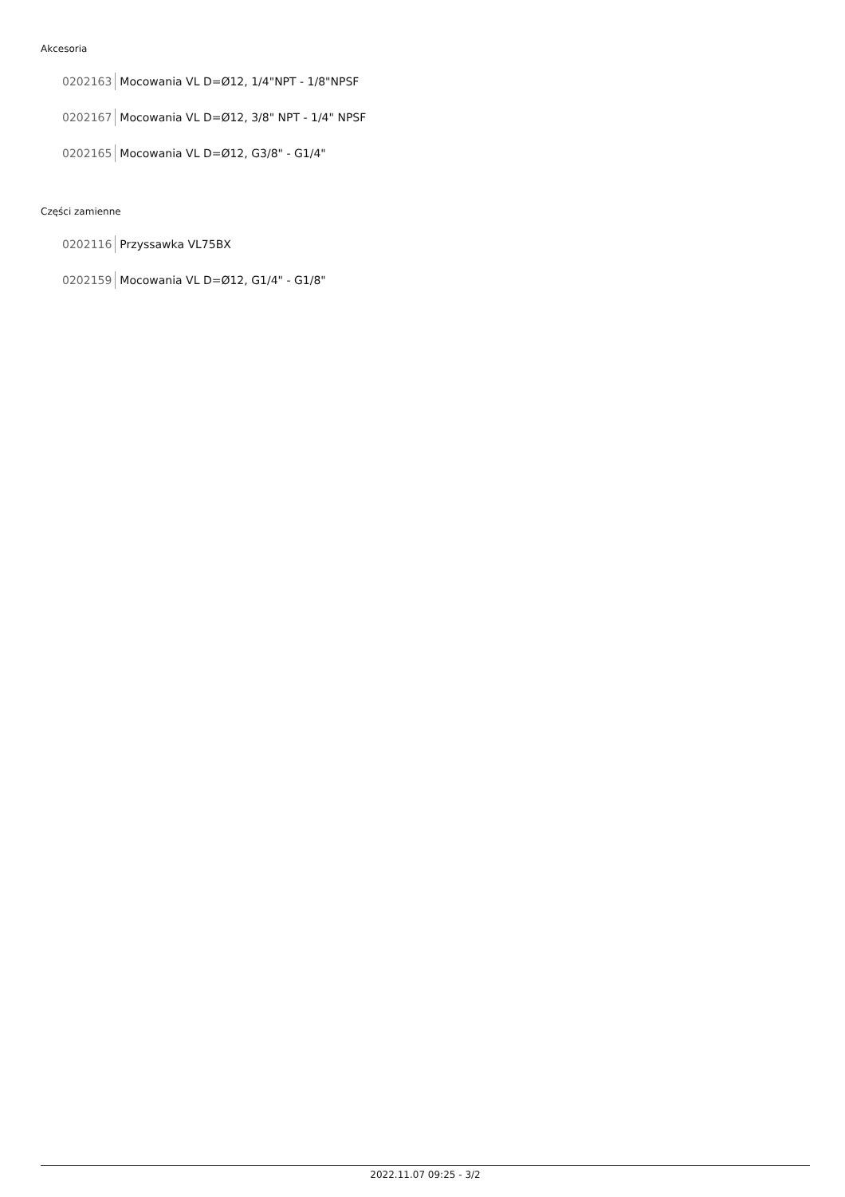Akcesoria
0202163 Mocowania VL D=Ø12, 1/4"NPT - 1/8"NPSF
0202167 Mocowania VL D=Ø12, 3/8" NPT - 1/4" NPSF
0202165 Mocowania VL D=Ø12, G3/8" - G1/4"
Części zamienne
0202116 Przyssawka VL75BX
0202159 Mocowania VL D=Ø12, G1/4" - G1/8"
2022.11.07 09:25 - 3/2